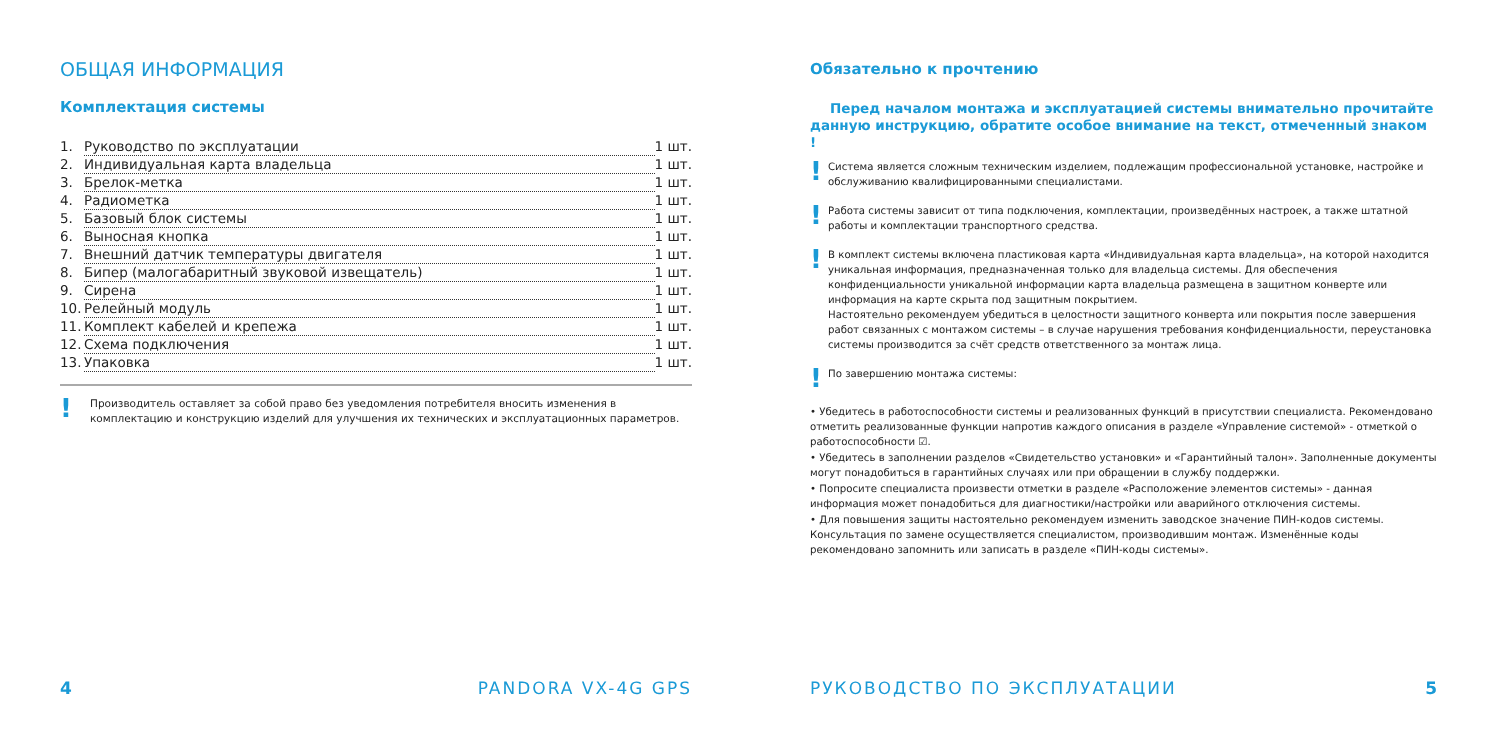ОБЩАЯ ИНФОРМАЦИЯ
Комплектация системы
1. Руководство по эксплуатации 1 шт.
2. Индивидуальная карта владельца 1 шт.
3. Брелок-метка 1 шт.
4. Радиометка 1 шт.
5. Базовый блок системы 1 шт.
6. Выносная кнопка 1 шт.
7. Внешний датчик температуры двигателя 1 шт.
8. Бипер (малогабаритный звуковой извещатель) 1 шт.
9. Сирена 1 шт.
10. Релейный модуль 1 шт.
11. Комплект кабелей и крепежа 1 шт.
12. Схема подключения 1 шт.
13. Упаковка 1 шт.
! Производитель оставляет за собой право без уведомления потребителя вносить изменения в комплектацию и конструкцию изделий для улучшения их технических и эксплуатационных параметров.
4 PANDORA VX-4G GPS
Обязательно к прочтению
Перед началом монтажа и эксплуатацией системы внимательно прочитайте данную инструкцию, обратите особое внимание на текст, отмеченный знаком !
! Система является сложным техническим изделием, подлежащим профессиональной установке, настройке и обслуживанию квалифицированными специалистами.
! Работа системы зависит от типа подключения, комплектации, произведённых настроек, а также штатной работы и комплектации транспортного средства.
! В комплект системы включена пластиковая карта «Индивидуальная карта владельца», на которой находится уникальная информация, предназначенная только для владельца системы. Для обеспечения конфиденциальности уникальной информации карта владельца размещена в защитном конверте или информация на карте скрыта под защитным покрытием.
Настоятельно рекомендуем убедиться в целостности защитного конверта или покрытия после завершения работ связанных с монтажом системы – в случае нарушения требования конфиденциальности, переустановка системы производится за счёт средств ответственного за монтаж лица.
! По завершению монтажа системы:
• Убедитесь в работоспособности системы и реализованных функций в присутствии специалиста. Рекомендовано отметить реализованные функции напротив каждого описания в разделе «Управление системой» - отметкой о работоспособности ☑.
• Убедитесь в заполнении разделов «Свидетельство установки» и «Гарантийный талон». Заполненные документы могут понадобиться в гарантийных случаях или при обращении в службу поддержки.
• Попросите специалиста произвести отметки в разделе «Расположение элементов системы» - данная информация может понадобиться для диагностики/настройки или аварийного отключения системы.
• Для повышения защиты настоятельно рекомендуем изменить заводское значение ПИН-кодов системы. Консультация по замене осуществляется специалистом, производившим монтаж. Изменённые коды рекомендовано запомнить или записать в разделе «ПИН-коды системы».
РУКОВОДСТВО ПО ЭКСПЛУАТАЦИИ 5